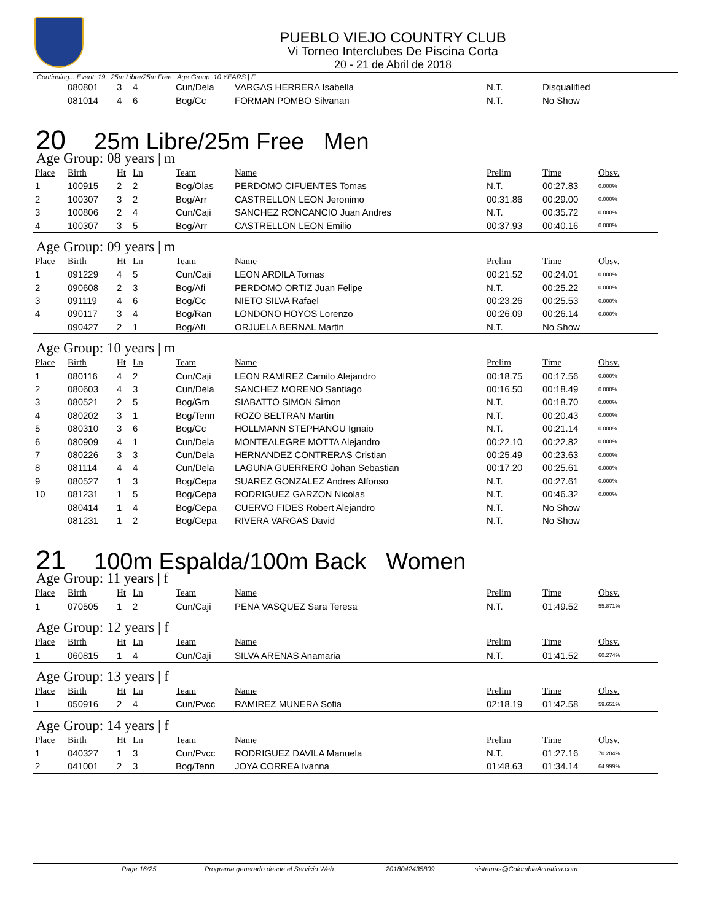PUEBLO VIEJO COUNTRY CLUB
Vi Torneo Interclubes De Piscina Corta
20 - 21 de Abril de 2018
Continuing... Event: 19 25m Libre/25m Free Age Group: 10 YEARS | F
| | 080801 | 3 | 4 | Cun/Dela | VARGAS HERRERA Isabella | N.T. | Disqualified | |
| | 081014 | 4 | 6 | Bog/Cc | FORMAN POMBO Silvanan | N.T. | No Show | |
20 25m Libre/25m Free Men
Age Group: 08 years | m
| Place | Birth | Ht | Ln | Team | Name | Prelim | Time | Obsv. |
| --- | --- | --- | --- | --- | --- | --- | --- | --- |
| 1 | 100915 | 2 | 2 | Bog/Olas | PERDOMO CIFUENTES Tomas | N.T. | 00:27.83 | 0.000% |
| 2 | 100307 | 3 | 2 | Bog/Arr | CASTRELLON LEON Jeronimo | 00:31.86 | 00:29.00 | 0.000% |
| 3 | 100806 | 2 | 4 | Cun/Caji | SANCHEZ RONCANCIO Juan Andres | N.T. | 00:35.72 | 0.000% |
| 4 | 100307 | 3 | 5 | Bog/Arr | CASTRELLON LEON Emilio | 00:37.93 | 00:40.16 | 0.000% |
Age Group: 09 years | m
| Place | Birth | Ht | Ln | Team | Name | Prelim | Time | Obsv. |
| --- | --- | --- | --- | --- | --- | --- | --- | --- |
| 1 | 091229 | 4 | 5 | Cun/Caji | LEON ARDILA Tomas | 00:21.52 | 00:24.01 | 0.000% |
| 2 | 090608 | 2 | 3 | Bog/Afi | PERDOMO ORTIZ Juan Felipe | N.T. | 00:25.22 | 0.000% |
| 3 | 091119 | 4 | 6 | Bog/Cc | NIETO SILVA Rafael | 00:23.26 | 00:25.53 | 0.000% |
| 4 | 090117 | 3 | 4 | Bog/Ran | LONDONO HOYOS Lorenzo | 00:26.09 | 00:26.14 | 0.000% |
| | 090427 | 2 | 1 | Bog/Afi | ORJUELA BERNAL Martin | N.T. | No Show | |
Age Group: 10 years | m
| Place | Birth | Ht | Ln | Team | Name | Prelim | Time | Obsv. |
| --- | --- | --- | --- | --- | --- | --- | --- | --- |
| 1 | 080116 | 4 | 2 | Cun/Caji | LEON RAMIREZ Camilo Alejandro | 00:18.75 | 00:17.56 | 0.000% |
| 2 | 080603 | 4 | 3 | Cun/Dela | SANCHEZ MORENO Santiago | 00:16.50 | 00:18.49 | 0.000% |
| 3 | 080521 | 2 | 5 | Bog/Gm | SIABATTO SIMON Simon | N.T. | 00:18.70 | 0.000% |
| 4 | 080202 | 3 | 1 | Bog/Tenn | ROZO BELTRAN Martin | N.T. | 00:20.43 | 0.000% |
| 5 | 080310 | 3 | 6 | Bog/Cc | HOLLMANN STEPHANOU Ignaio | N.T. | 00:21.14 | 0.000% |
| 6 | 080909 | 4 | 1 | Cun/Dela | MONTEALEGRE MOTTA Alejandro | 00:22.10 | 00:22.82 | 0.000% |
| 7 | 080226 | 3 | 3 | Cun/Dela | HERNANDEZ CONTRERAS Cristian | 00:25.49 | 00:23.63 | 0.000% |
| 8 | 081114 | 4 | 4 | Cun/Dela | LAGUNA GUERRERO Johan Sebastian | 00:17.20 | 00:25.61 | 0.000% |
| 9 | 080527 | 1 | 3 | Bog/Cepa | SUAREZ GONZALEZ Andres Alfonso | N.T. | 00:27.61 | 0.000% |
| 10 | 081231 | 1 | 5 | Bog/Cepa | RODRIGUEZ GARZON Nicolas | N.T. | 00:46.32 | 0.000% |
| | 080414 | 1 | 4 | Bog/Cepa | CUERVO FIDES Robert Alejandro | N.T. | No Show | |
| | 081231 | 1 | 2 | Bog/Cepa | RIVERA VARGAS David | N.T. | No Show | |
21 100m Espalda/100m Back Women
Age Group: 11 years | f
| Place | Birth | Ht | Ln | Team | Name | Prelim | Time | Obsv. |
| --- | --- | --- | --- | --- | --- | --- | --- | --- |
| 1 | 070505 | 1 | 2 | Cun/Caji | PENA VASQUEZ Sara Teresa | N.T. | 01:49.52 | 55.871% |
Age Group: 12 years | f
| Place | Birth | Ht | Ln | Team | Name | Prelim | Time | Obsv. |
| --- | --- | --- | --- | --- | --- | --- | --- | --- |
| 1 | 060815 | 1 | 4 | Cun/Caji | SILVA ARENAS Anamaria | N.T. | 01:41.52 | 60.274% |
Age Group: 13 years | f
| Place | Birth | Ht | Ln | Team | Name | Prelim | Time | Obsv. |
| --- | --- | --- | --- | --- | --- | --- | --- | --- |
| 1 | 050916 | 2 | 4 | Cun/Pvcc | RAMIREZ MUNERA Sofia | 02:18.19 | 01:42.58 | 59.651% |
Age Group: 14 years | f
| Place | Birth | Ht | Ln | Team | Name | Prelim | Time | Obsv. |
| --- | --- | --- | --- | --- | --- | --- | --- | --- |
| 1 | 040327 | 1 | 3 | Cun/Pvcc | RODRIGUEZ DAVILA Manuela | N.T. | 01:27.16 | 70.204% |
| 2 | 041001 | 2 | 3 | Bog/Tenn | JOYA CORREA Ivanna | 01:48.63 | 01:34.14 | 64.999% |
Page 16/25 Programa generado desde el Servicio Web 2018042435809 sistemas@ColombiaAcuatica.com